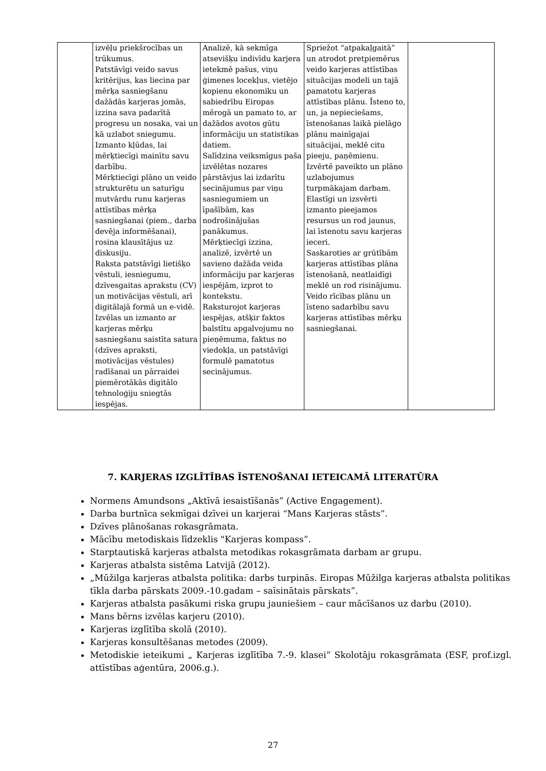| | izvēļu priekšrocības un trūkumus. Patstāvīgi veido savus kritērijus, kas liecina par mērķa sasniegšanu dažādās karjeras jomās, izzina sava padarītā progresu un nosaka, vai un kā uzlabot sniegumu. Izmanto kļūdas, lai mērķtiecīgi mainītu savu darbību. Mērķtiecīgi plāno un veido strukturētu un saturīgu mutvārdu runu karjeras attīstības mērķa sasniegšanai (piem., darba devēja informēšanai), rosina klausītājus uz diskusiju. Raksta patstāvīgi lietišķo vēstuli, iesniegumu, dzīvesgaitas aprakstu (CV) un motivācijas vēstuli, arī digitālajā formā un e-vidē. Izvēlas un izmanto ar karjeras mērķu sasniegšanu saistīta satura (dzīves apraksti, motivācijas vēstules) radīšanai un pārraidei piemērotākās digitālo tehnoloģiju sniegtās iespējas. | Analizē, kā sekmīga atsevišķu indivīdu karjera ietekmē pašus, viņu ģimenes locekļus, vietējo kopienu ekonomiku un sabiedrību Eiropas mērogā un pamato to, ar dažādos avotos gūtu informāciju un statistikas datiem. Salīdzina veiksmīgus paša izvēlētas nozares pārstāvjus lai izdarītu secinājumus par viņu sasniegumiem un īpašībām, kas nodrošinājušas panākumus. Mērķtiecīgi izzina, analizē, izvērtē un savieno dažāda veida informāciju par karjeras iespējām, izprot to kontekstu. Raksturojot karjeras iespējas, atšķir faktos balstītu apgalvojumu no pieņēmuma, faktus no viedokļa, un patstāvīgi formulē pamatotus secinājumus. | Spriežot “atpakaļgaitā” un atrodot pretpiemērus veido karjeras attīstības situācijas modeli un tajā pamatotu karjeras attīstības plānu. Īsteno to, un, ja nepieciešams, īstenošanas laikā pielāgo plānu mainīgajai situācijai, meklē citu pieeju, paņēmienu. Izvērtē paveikto un plāno uzlabojumus turpmākajam darbam. Elastīgi un izsvērti izmanto pieejamos resursus un rod jaunus, lai īstenotu savu karjeras ieceri. Saskaroties ar grūtībām karjeras attīstības plāna īstenošanā, neatlaidīgi meklē un rod risinājumu. Veido rīcības plānu un īsteno sadarbību savu karjeras attīstības mērķu sasniegšanai. | |
7. KARJERAS IZGLĪTĪBAS ĪSTENOŠANAI IETEICAMĀ LITERATŪRA
Normens Amundsons „Aktīvā iesaistīšanās” (Active Engagement).
Darba burtnīca sekmīgai dzīvei un karjerai “Mans Karjeras stāsts”.
Dzīves plānošanas rokasgrāmata.
Mācību metodiskais līdzeklis "Karjeras kompass”.
Starptautiskā karjeras atbalsta metodikas rokasgrāmata darbam ar grupu.
Karjeras atbalsta sistēma Latvijā (2012).
„Mūžilga karjeras atbalsta politika: darbs turpinās. Eiropas Mūžilga karjeras atbalsta politikas tīkla darba pārskats 2009.-10.gadam – saīsinātais pārskats”.
Karjeras atbalsta pasākumi riska grupu jauniešiem – caur mācīšanos uz darbu (2010).
Mans bērns izvēlas karjeru (2010).
Karjeras izglītība skolā (2010).
Karjeras konsultēšanas metodes (2009).
Metodiskie ieteikumi „ Karjeras izglītība 7.-9. klasei” Skolotāju rokasgrāmata (ESF, prof.izgl. attīstības aģentūra, 2006.g.).
27